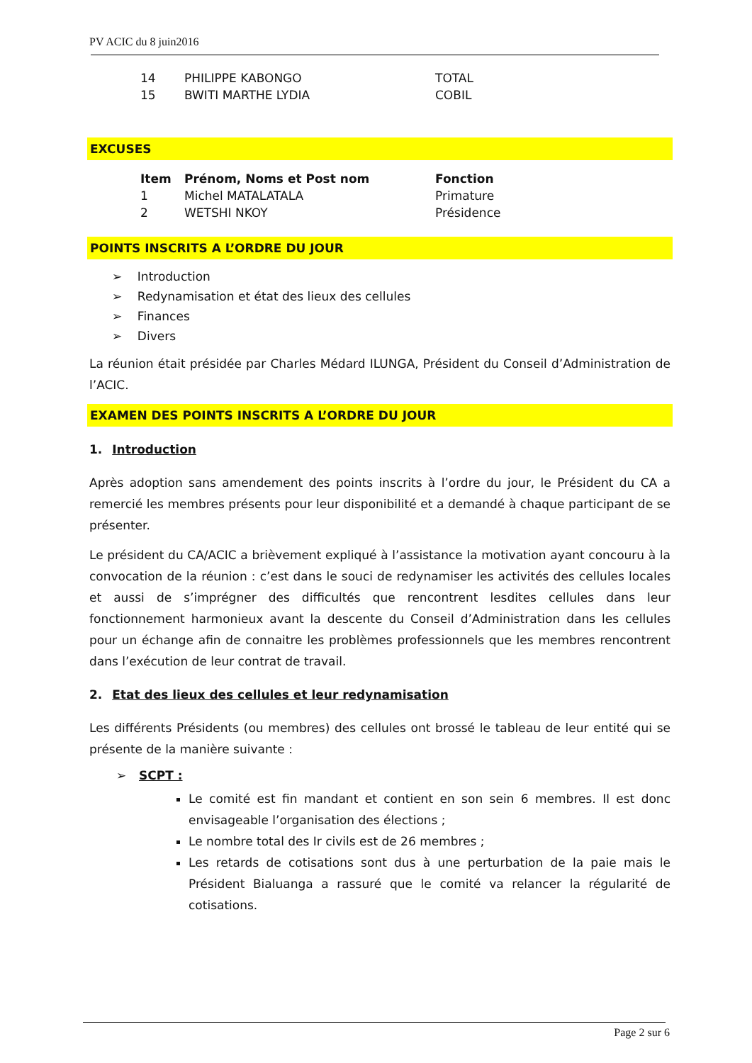PV ACIC du 8 juin2016
| 14 | PHILIPPE KABONGO | TOTAL |
| 15 | BWITI MARTHE LYDIA | COBIL |
EXCUSES
| Item | Prénom, Noms et Post nom | Fonction |
| --- | --- | --- |
| 1 | Michel MATALATALA | Primature |
| 2 | WETSHI NKOY | Présidence |
POINTS INSCRITS A L’ORDRE DU JOUR
➢ Introduction
➢ Redynamisation et état des lieux des cellules
➢ Finances
➢ Divers
La réunion était présidée par Charles Médard ILUNGA, Président du Conseil d’Administration de l’ACIC.
EXAMEN DES POINTS INSCRITS A L’ORDRE DU JOUR
1. Introduction
Après adoption sans amendement des points inscrits à l’ordre du jour, le Président du CA a remercié les membres présents pour leur disponibilité et a demandé à chaque participant de se présenter.
Le président du CA/ACIC a brièvement expliqué à l’assistance la motivation ayant concouru à la convocation de la réunion : c’est dans le souci de redynamiser les activités des cellules locales et aussi de s’imprégner des difficultés que rencontrent lesdites cellules dans leur fonctionnement harmonieux avant la descente du Conseil d’Administration dans les cellules pour un échange afin de connaitre les problèmes professionnels que les membres rencontrent dans l’exécution de leur contrat de travail.
2. Etat des lieux des cellules et leur redynamisation
Les différents Présidents (ou membres) des cellules ont brossé le tableau de leur entité qui se présente de la manière suivante :
➢ SCPT :
Le comité est fin mandant et contient en son sein 6 membres. Il est donc envisageable l’organisation des élections ;
Le nombre total des Ir civils est de 26 membres ;
Les retards de cotisations sont dus à une perturbation de la paie mais le Président Bialuanga a rassuré que le comité va relancer la régularité de cotisations.
Page 2 sur 6